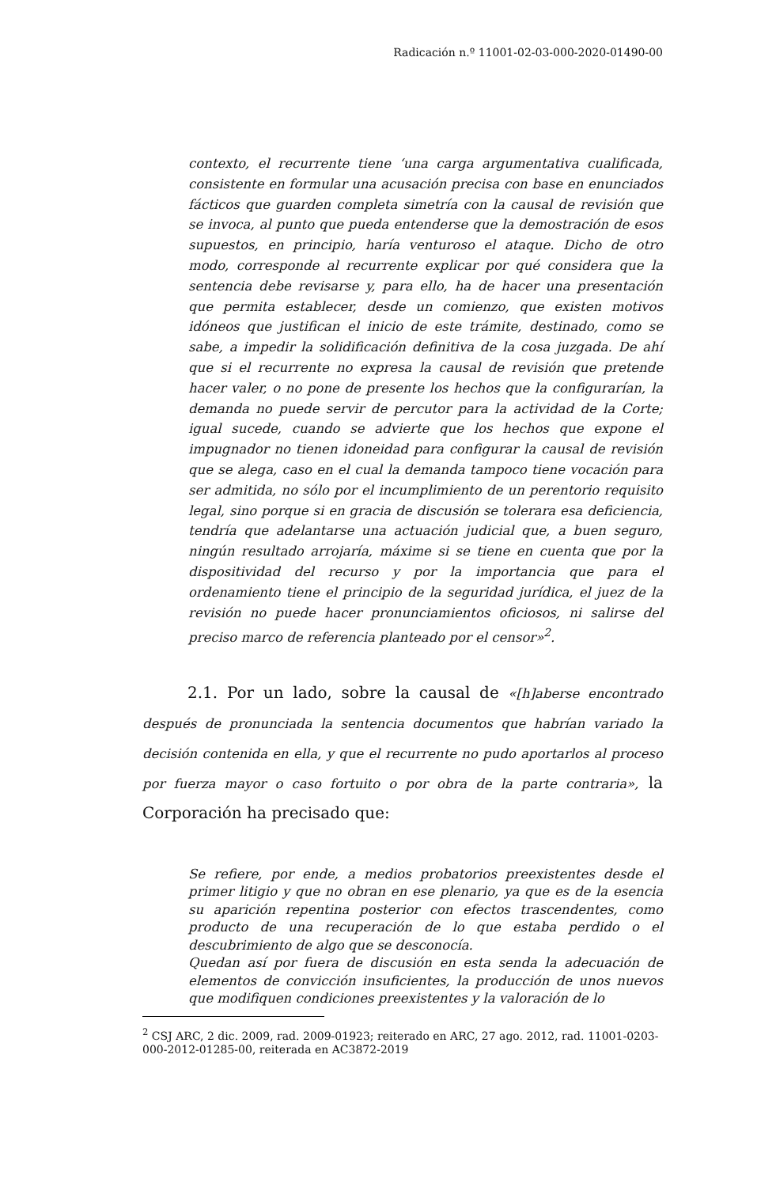Radicación n.º 11001-02-03-000-2020-01490-00
contexto, el recurrente tiene ‘una carga argumentativa cualificada, consistente en formular una acusación precisa con base en enunciados fácticos que guarden completa simetría con la causal de revisión que se invoca, al punto que pueda entenderse que la demostración de esos supuestos, en principio, haría venturoso el ataque. Dicho de otro modo, corresponde al recurrente explicar por qué considera que la sentencia debe revisarse y, para ello, ha de hacer una presentación que permita establecer, desde un comienzo, que existen motivos idóneos que justifican el inicio de este trámite, destinado, como se sabe, a impedir la solidificación definitiva de la cosa juzgada. De ahí que si el recurrente no expresa la causal de revisión que pretende hacer valer, o no pone de presente los hechos que la configurarían, la demanda no puede servir de percutor para la actividad de la Corte; igual sucede, cuando se advierte que los hechos que expone el impugnador no tienen idoneidad para configurar la causal de revisión que se alega, caso en el cual la demanda tampoco tiene vocación para ser admitida, no sólo por el incumplimiento de un perentorio requisito legal, sino porque si en gracia de discusión se tolerara esa deficiencia, tendría que adelantarse una actuación judicial que, a buen seguro, ningún resultado arrojaría, máxime si se tiene en cuenta que por la dispositividad del recurso y por la importancia que para el ordenamiento tiene el principio de la seguridad jurídica, el juez de la revisión no puede hacer pronunciamientos oficiosos, ni salirse del preciso marco de referencia planteado por el censor»<sup>2</sup>.
2.1. Por un lado, sobre la causal de «[h]aberse encontrado después de pronunciada la sentencia documentos que habrían variado la decisión contenida en ella, y que el recurrente no pudo aportarlos al proceso por fuerza mayor o caso fortuito o por obra de la parte contraria», la Corporación ha precisado que:
Se refiere, por ende, a medios probatorios preexistentes desde el primer litigio y que no obran en ese plenario, ya que es de la esencia su aparición repentina posterior con efectos trascendentes, como producto de una recuperación de lo que estaba perdido o el descubrimiento de algo que se desconocía.
Quedan así por fuera de discusión en esta senda la adecuación de elementos de convicción insuficientes, la producción de unos nuevos que modifiquen condiciones preexistentes y la valoración de lo
<sup>2</sup> CSJ ARC, 2 dic. 2009, rad. 2009-01923; reiterado en ARC, 27 ago. 2012, rad. 11001-0203-000-2012-01285-00, reiterada en AC3872-2019